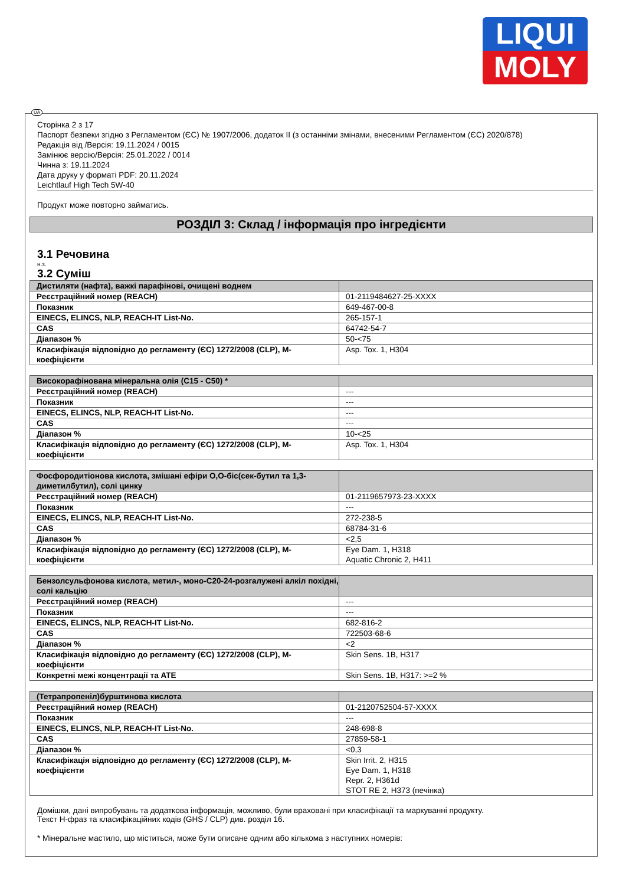LIQUI
MOLY
UA
Сторінка 2 з 17
Паспорт безпеки згідно з Регламентом (ЄС) № 1907/2006, додаток II (з останніми змінами, внесеними Регламентом (ЄС) 2020/878)
Редакція від /Версія: 19.11.2024 / 0015
Замінює версію/Версія: 25.01.2022 / 0014
Чинна з: 19.11.2024
Дата друку у форматі PDF: 20.11.2024
Leichtlauf High Tech 5W-40
Продукт може повторно займатись.
РОЗДІЛ 3: Склад / інформація про інгредієнти
3.1 Речовина
н.з.
3.2 Суміш
| Дистиляти (нафта), важкі парафінові, очищені воднем | |
| Реєстраційний номер (REACH) | 01-2119484627-25-XXXX |
| Показник | 649-467-00-8 |
| EINECS, ELINCS, NLP, REACH-IT List-No. | 265-157-1 |
| CAS | 64742-54-7 |
| Діапазон % | 50-<75 |
| Класифікація відповідно до регламенту (ЄС) 1272/2008 (CLP), M-коефіцієнти | Asp. Tox. 1, H304 |
| Високорафінована мінеральна олія (C15 - C50) * | |
| Реєстраційний номер (REACH) | --- |
| Показник | --- |
| EINECS, ELINCS, NLP, REACH-IT List-No. | --- |
| CAS | --- |
| Діапазон % | 10-<25 |
| Класифікація відповідно до регламенту (ЄС) 1272/2008 (CLP), M-коефіцієнти | Asp. Tox. 1, H304 |
| Фосфородитіонова кислота, змішані ефіри O,O-біс(сек-бутил та 1,3-диметилбутил), солі цинку | |
| Реєстраційний номер (REACH) | 01-2119657973-23-XXXX |
| Показник | --- |
| EINECS, ELINCS, NLP, REACH-IT List-No. | 272-238-5 |
| CAS | 68784-31-6 |
| Діапазон % | <2,5 |
| Класифікація відповідно до регламенту (ЄС) 1272/2008 (CLP), M-коефіцієнти | Eye Dam. 1, H318 Aquatic Chronic 2, H411 |
| Бензолсульфонова кислота, метил-, моно-C20-24-розгалужені алкіл похідні, солі кальцію | |
| Реєстраційний номер (REACH) | --- |
| Показник | --- |
| EINECS, ELINCS, NLP, REACH-IT List-No. | 682-816-2 |
| CAS | 722503-68-6 |
| Діапазон % | <2 |
| Класифікація відповідно до регламенту (ЄС) 1272/2008 (CLP), M-коефіцієнти | Skin Sens. 1B, H317 |
| Конкретні межі концентрації та ATE | Skin Sens. 1B, H317: >=2 % |
| (Тетрапропеніл)бурштинова кислота | |
| Реєстраційний номер (REACH) | 01-2120752504-57-XXXX |
| Показник | --- |
| EINECS, ELINCS, NLP, REACH-IT List-No. | 248-698-8 |
| CAS | 27859-58-1 |
| Діапазон % | <0,3 |
| Класифікація відповідно до регламенту (ЄС) 1272/2008 (CLP), M-коефіцієнти | Skin Irrit. 2, H315 Eye Dam. 1, H318 Repr. 2, H361d STOT RE 2, H373 (печінка) |
Домішки, дані випробувань та додаткова інформація, можливо, були враховані при класифікації та маркуванні продукту.
Текст H-фраз та класифікаційних кодів (GHS / CLP) див. розділ 16.
* Мінеральне мастило, що міститься, може бути описане одним або кількома з наступних номерів: